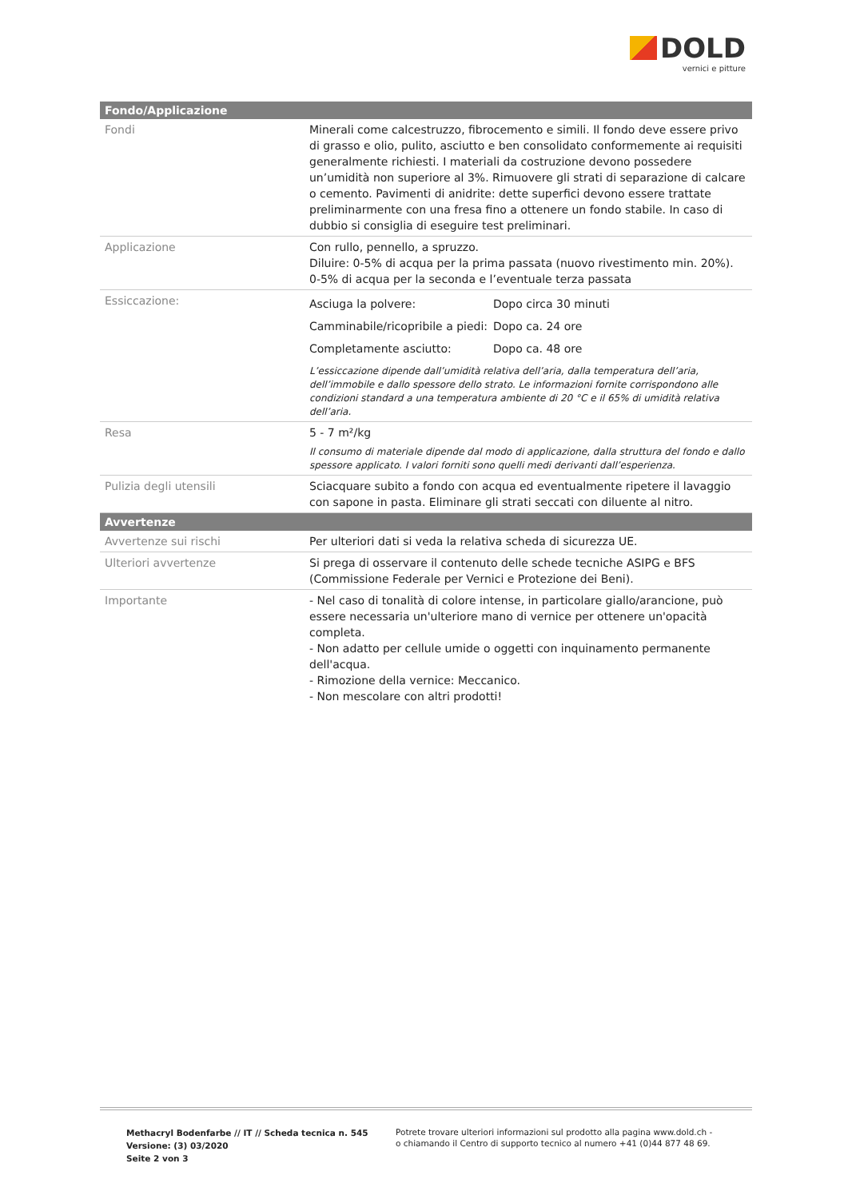DOLD
vernici e pitture
| Fondo/Applicazione | |
| --- | --- |
| Fondi | Minerali come calcestruzzo, fibrocemento e simili. Il fondo deve essere privo di grasso e olio, pulito, asciutto e ben consolidato conformemente ai requisiti generalmente richiesti. I materiali da costruzione devono possedere un’umidità non superiore al 3%. Rimuovere gli strati di separazione di calcare o cemento. Pavimenti di anidrite: dette superfici devono essere trattate preliminarmente con una fresa fino a ottenere un fondo stabile. In caso di dubbio si consiglia di eseguire test preliminari. |
| Applicazione | Con rullo, pennello, a spruzzo. Diluire: 0-5% di acqua per la prima passata (nuovo rivestimento min. 20%). 0-5% di acqua per la seconda e l’eventuale terza passata |
| Essiccazione: | / Asciuga la polvere: / Dopo circa 30 minuti / / Camminabile/ricopribile a piedi: / Dopo ca. 24 ore / / Completamente asciutto: / Dopo ca. 48 ore / L’essiccazione dipende dall’umidità relativa dell’aria, dalla temperatura dell’aria, dell’immobile e dallo spessore dello strato. Le informazioni fornite corrispondono alle condizioni standard a una temperatura ambiente di 20 °C e il 65% di umidità relativa dell’aria. |
| Resa | 5 - 7 m²/kg Il consumo di materiale dipende dal modo di applicazione, dalla struttura del fondo e dallo spessore applicato. I valori forniti sono quelli medi derivanti dall’esperienza. |
| Pulizia degli utensili | Sciacquare subito a fondo con acqua ed eventualmente ripetere il lavaggio con sapone in pasta. Eliminare gli strati seccati con diluente al nitro. |
| Avvertenze | |
| Avvertenze sui rischi | Per ulteriori dati si veda la relativa scheda di sicurezza UE. |
| Ulteriori avvertenze | Si prega di osservare il contenuto delle schede tecniche ASIPG e BFS (Commissione Federale per Vernici e Protezione dei Beni). |
| Importante | - Nel caso di tonalità di colore intense, in particolare giallo/arancione, può essere necessaria un'ulteriore mano di vernice per ottenere un'opacità completa. - Non adatto per cellule umide o oggetti con inquinamento permanente dell'acqua. - Rimozione della vernice: Meccanico. - Non mescolare con altri prodotti! |
Methacryl Bodenfarbe // IT // Scheda tecnica n. 545
Versione: (3) 03/2020
Seite 2 von 3
Potrete trovare ulteriori informazioni sul prodotto alla pagina www.dold.ch -
o chiamando il Centro di supporto tecnico al numero +41 (0)44 877 48 69.